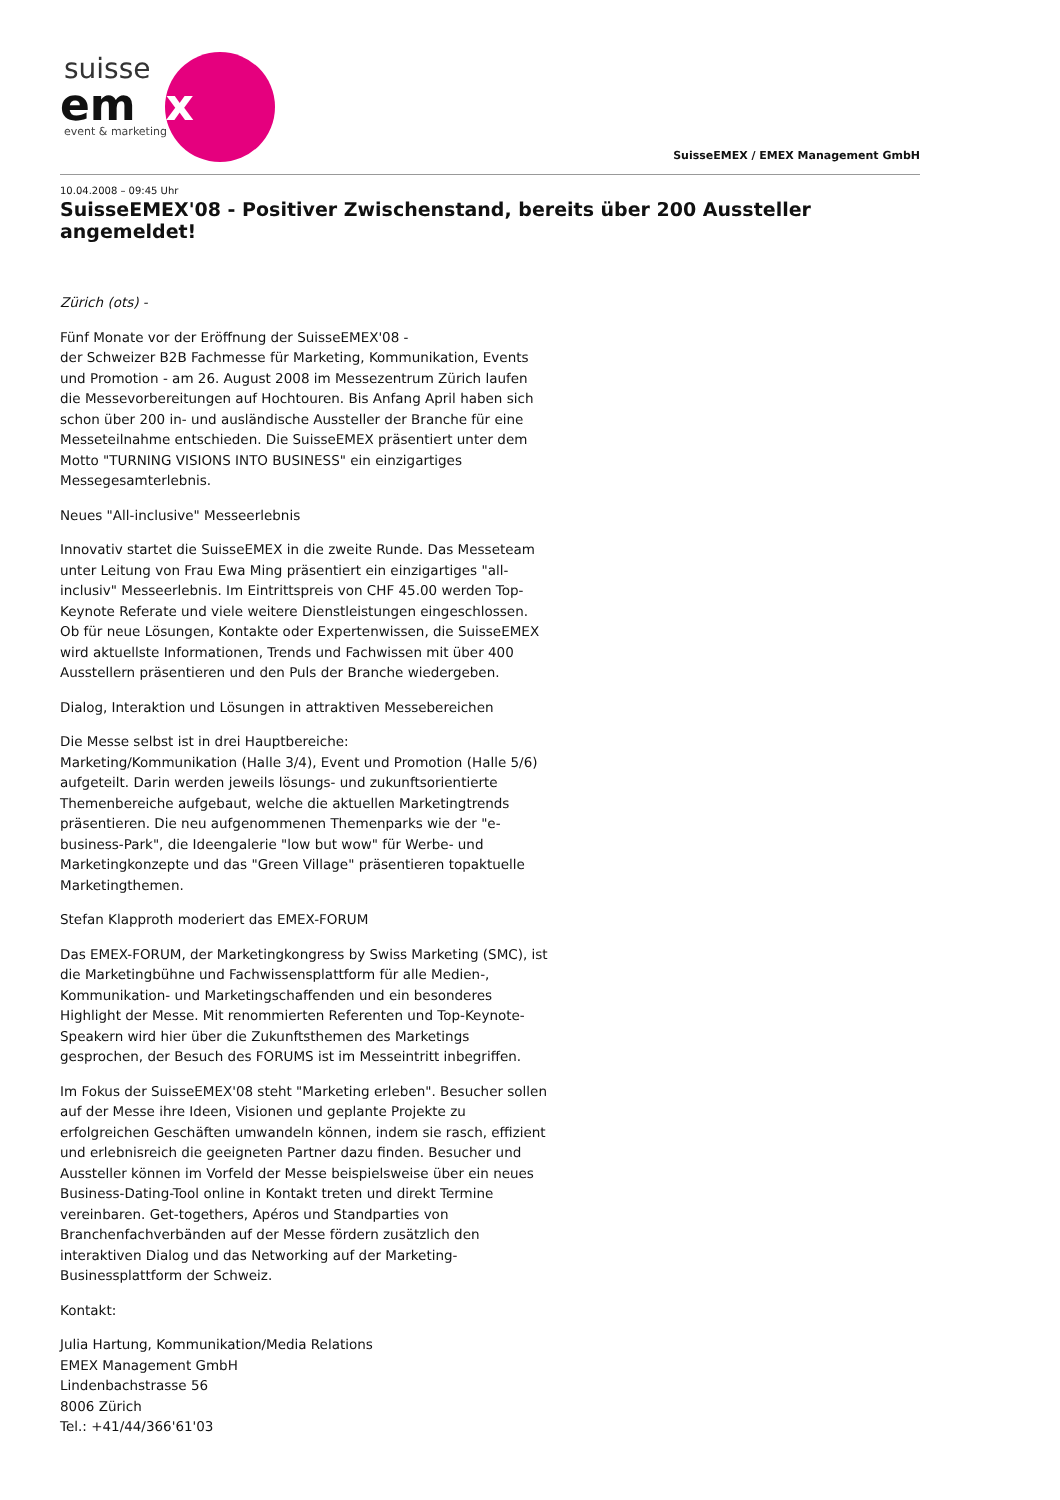suisse
emex
event & marketing
SuisseEMEX / EMEX Management GmbH
10.04.2008 – 09:45 Uhr
SuisseEMEX'08 - Positiver Zwischenstand, bereits über 200 Aussteller angemeldet!
Zürich (ots) -
Fünf Monate vor der Eröffnung der SuisseEMEX'08 -
der Schweizer B2B Fachmesse für Marketing, Kommunikation, Events und Promotion - am 26. August 2008 im Messezentrum Zürich laufen die Messevorbereitungen auf Hochtouren. Bis Anfang April haben sich schon über 200 in- und ausländische Aussteller der Branche für eine Messeteilnahme entschieden. Die SuisseEMEX präsentiert unter dem Motto "TURNING VISIONS INTO BUSINESS" ein einzigartiges Messegesamterlebnis.
Neues "All-inclusive" Messeerlebnis
Innovativ startet die SuisseEMEX in die zweite Runde. Das Messeteam unter Leitung von Frau Ewa Ming präsentiert ein einzigartiges "all-inclusiv" Messeerlebnis. Im Eintrittspreis von CHF 45.00 werden Top-Keynote Referate und viele weitere Dienstleistungen eingeschlossen. Ob für neue Lösungen, Kontakte oder Expertenwissen, die SuisseEMEX wird aktuellste Informationen, Trends und Fachwissen mit über 400 Ausstellern präsentieren und den Puls der Branche wiedergeben.
Dialog, Interaktion und Lösungen in attraktiven Messebereichen
Die Messe selbst ist in drei Hauptbereiche:
Marketing/Kommunikation (Halle 3/4), Event und Promotion (Halle 5/6) aufgeteilt. Darin werden jeweils lösungs- und zukunftsorientierte Themenbereiche aufgebaut, welche die aktuellen Marketingtrends präsentieren. Die neu aufgenommenen Themenparks wie der "e-business-Park", die Ideengalerie "low but wow" für Werbe- und Marketingkonzepte und das "Green Village" präsentieren topaktuelle Marketingthemen.
Stefan Klapproth moderiert das EMEX-FORUM
Das EMEX-FORUM, der Marketingkongress by Swiss Marketing (SMC), ist die Marketingbühne und Fachwissensplattform für alle Medien-, Kommunikation- und Marketingschaffenden und ein besonderes Highlight der Messe. Mit renommierten Referenten und Top-Keynote-Speakern wird hier über die Zukunftsthemen des Marketings gesprochen, der Besuch des FORUMS ist im Messeintritt inbegriffen.
Im Fokus der SuisseEMEX'08 steht "Marketing erleben". Besucher sollen auf der Messe ihre Ideen, Visionen und geplante Projekte zu erfolgreichen Geschäften umwandeln können, indem sie rasch, effizient und erlebnisreich die geeigneten Partner dazu finden. Besucher und Aussteller können im Vorfeld der Messe beispielsweise über ein neues Business-Dating-Tool online in Kontakt treten und direkt Termine vereinbaren. Get-togethers, Apéros und Standparties von Branchenfachverbänden auf der Messe fördern zusätzlich den interaktiven Dialog und das Networking auf der Marketing-Businessplattform der Schweiz.
Kontakt:
Julia Hartung, Kommunikation/Media Relations
EMEX Management GmbH
Lindenbachstrasse 56
8006 Zürich
Tel.: +41/44/366'61'03